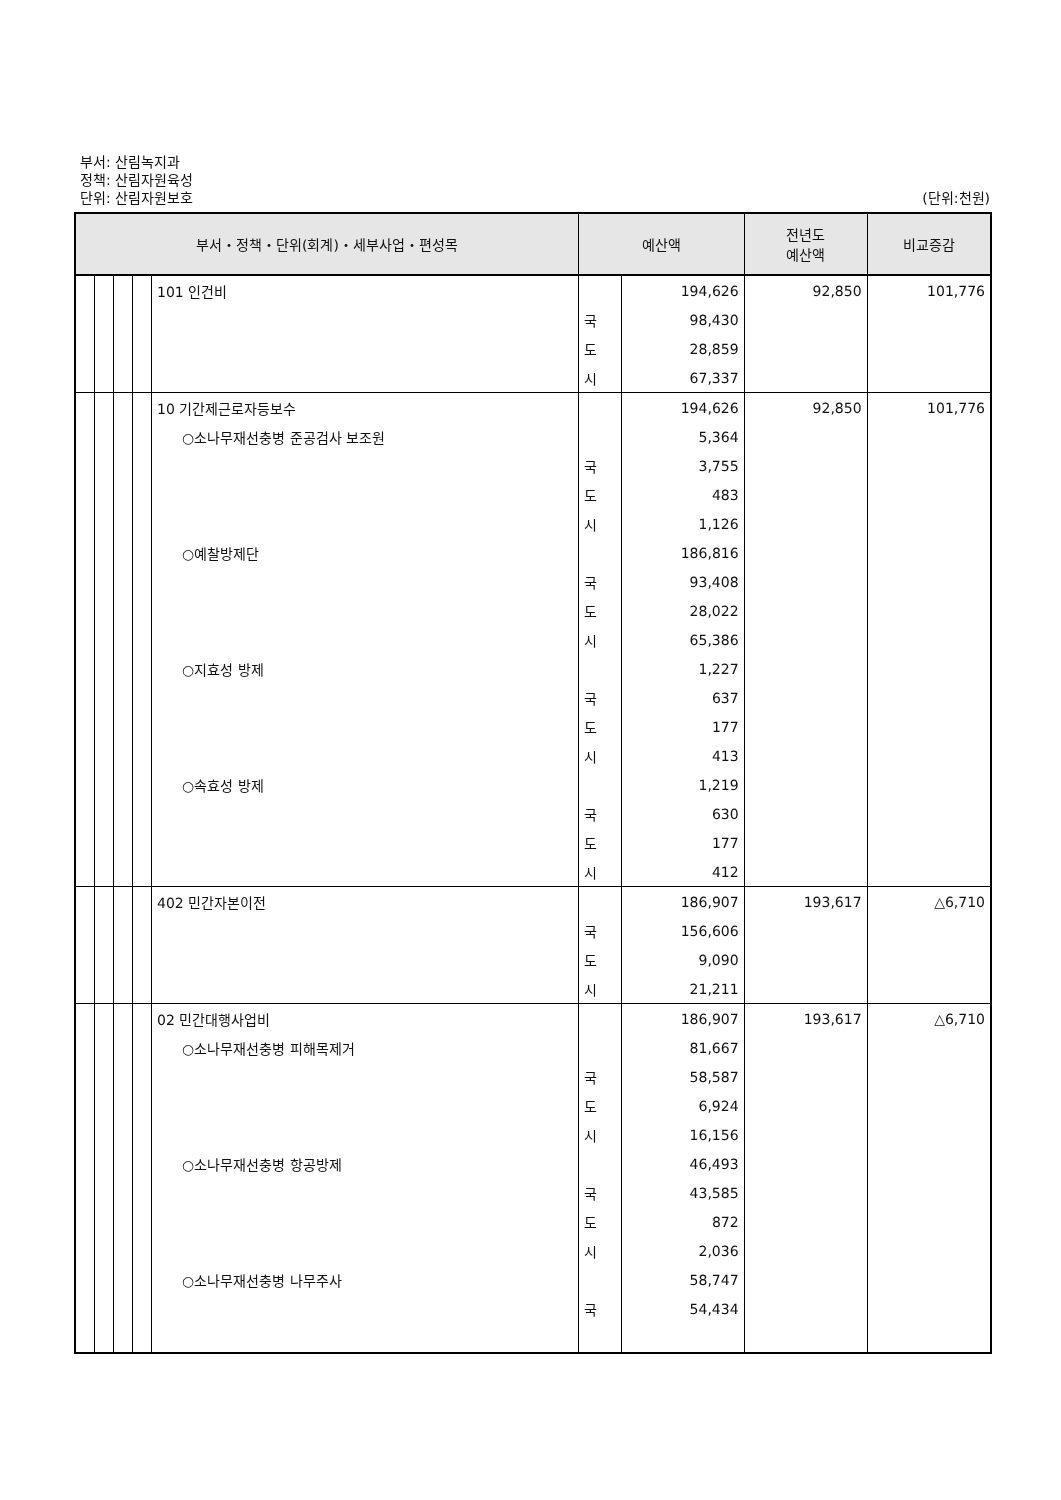부서: 산림녹지과
정책: 산림자원육성
단위: 산림자원보호 (단위:천원)
| 부서・정책・단위(회계)・세부사업・편성목 | | | | | 예산액 | | 전년도 예산액 | 비교증감 |
| --- | --- | --- | --- | --- | --- | --- | --- | --- |
| | | | | 101 인건비 | | 194,626 | 92,850 | 101,776 |
| | | | | | 국 | 98,430 | | |
| | | | | | 도 | 28,859 | | |
| | | | | | 시 | 67,337 | | |
| | | | | 10 기간제근로자등보수 | | 194,626 | 92,850 | 101,776 |
| | | | | ○소나무재선충병 준공검사 보조원 | | 5,364 | | |
| | | | | | 국 | 3,755 | | |
| | | | | | 도 | 483 | | |
| | | | | | 시 | 1,126 | | |
| | | | | ○예찰방제단 | | 186,816 | | |
| | | | | | 국 | 93,408 | | |
| | | | | | 도 | 28,022 | | |
| | | | | | 시 | 65,386 | | |
| | | | | ○지효성 방제 | | 1,227 | | |
| | | | | | 국 | 637 | | |
| | | | | | 도 | 177 | | |
| | | | | | 시 | 413 | | |
| | | | | ○속효성 방제 | | 1,219 | | |
| | | | | | 국 | 630 | | |
| | | | | | 도 | 177 | | |
| | | | | | 시 | 412 | | |
| | | | | 402 민간자본이전 | | 186,907 | 193,617 | △6,710 |
| | | | | | 국 | 156,606 | | |
| | | | | | 도 | 9,090 | | |
| | | | | | 시 | 21,211 | | |
| | | | | 02 민간대행사업비 | | 186,907 | 193,617 | △6,710 |
| | | | | ○소나무재선충병 피해목제거 | | 81,667 | | |
| | | | | | 국 | 58,587 | | |
| | | | | | 도 | 6,924 | | |
| | | | | | 시 | 16,156 | | |
| | | | | ○소나무재선충병 항공방제 | | 46,493 | | |
| | | | | | 국 | 43,585 | | |
| | | | | | 도 | 872 | | |
| | | | | | 시 | 2,036 | | |
| | | | | ○소나무재선충병 나무주사 | | 58,747 | | |
| | | | | | 국 | 54,434 | | |